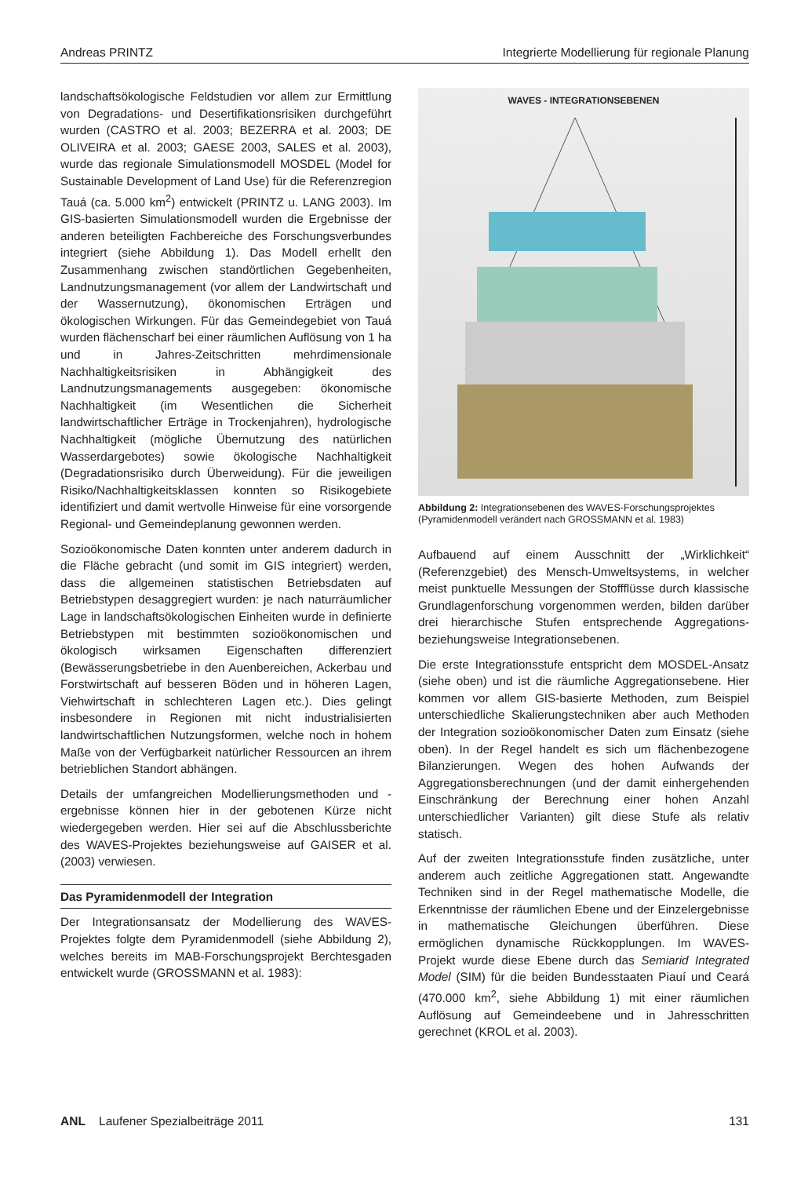Andreas PRINTZ Integrierte Modellierung für regionale Planung
landschaftsökologische Feldstudien vor allem zur Ermittlung von Degradations- und Desertifikationsrisiken durchgeführt wurden (CASTRO et al. 2003; BEZERRA et al. 2003; DE OLIVEIRA et al. 2003; GAESE 2003, SALES et al. 2003), wurde das regionale Simulationsmodell MOSDEL (Model for Sustainable Development of Land Use) für die Referenzregion Tauá (ca. 5.000 km<sup>2</sup>) entwickelt (PRINTZ u. LANG 2003). Im GIS-basierten Simulationsmodell wurden die Ergebnisse der anderen beteiligten Fachbereiche des Forschungsverbundes integriert (siehe Abbildung 1). Das Modell erhellt den Zusammenhang zwischen standörtlichen Gegebenheiten, Landnutzungsmanagement (vor allem der Landwirtschaft und der Wassernutzung), ökonomischen Erträgen und ökologischen Wirkungen. Für das Gemeindegebiet von Tauá wurden flächenscharf bei einer räumlichen Auflösung von 1 ha und in Jahres-Zeitschritten mehrdimensionale Nachhaltigkeitsrisiken in Abhängigkeit des Landnutzungsmanagements ausgegeben: ökonomische Nachhaltigkeit (im Wesentlichen die Sicherheit landwirtschaftlicher Erträge in Trockenjahren), hydrologische Nachhaltigkeit (mögliche Übernutzung des natürlichen Wasserdargebotes) sowie ökologische Nachhaltigkeit (Degradationsrisiko durch Überweidung). Für die jeweiligen Risiko/Nachhaltigkeitsklassen konnten so Risikogebiete identifiziert und damit wertvolle Hinweise für eine vorsorgende Regional- und Gemeindeplanung gewonnen werden.
Sozioökonomische Daten konnten unter anderem dadurch in die Fläche gebracht (und somit im GIS integriert) werden, dass die allgemeinen statistischen Betriebsdaten auf Betriebstypen desaggregiert wurden: je nach naturräumlicher Lage in landschaftsökologischen Einheiten wurde in definierte Betriebstypen mit bestimmten sozioökonomischen und ökologisch wirksamen Eigenschaften differenziert (Bewässerungsbetriebe in den Auenbereichen, Ackerbau und Forstwirtschaft auf besseren Böden und in höheren Lagen, Viehwirtschaft in schlechteren Lagen etc.). Dies gelingt insbesondere in Regionen mit nicht industrialisierten landwirtschaftlichen Nutzungsformen, welche noch in hohem Maße von der Verfügbarkeit natürlicher Ressourcen an ihrem betrieblichen Standort abhängen.
Details der umfangreichen Modellierungsmethoden und -ergebnisse können hier in der gebotenen Kürze nicht wiedergegeben werden. Hier sei auf die Abschlussberichte des WAVES-Projektes beziehungsweise auf GAISER et al. (2003) verwiesen.
Das Pyramidenmodell der Integration
Der Integrationsansatz der Modellierung des WAVES-Projektes folgte dem Pyramidenmodell (siehe Abbildung 2), welches bereits im MAB-Forschungsprojekt Berchtesgaden entwickelt wurde (GROSSMANN et al. 1983):
WAVES - INTEGRATIONSEBENEN
Abbildung 2: Integrationsebenen des WAVES-Forschungsprojektes (Pyramidenmodell verändert nach GROSSMANN et al. 1983)
Aufbauend auf einem Ausschnitt der „Wirklichkeit“ (Referenzgebiet) des Mensch-Umweltsystems, in welcher meist punktuelle Messungen der Stoffflüsse durch klassische Grundlagenforschung vorgenommen werden, bilden darüber drei hierarchische Stufen entsprechende Aggregations- beziehungsweise Integrationsebenen.
Die erste Integrationsstufe entspricht dem MOSDEL-Ansatz (siehe oben) und ist die räumliche Aggregationsebene. Hier kommen vor allem GIS-basierte Methoden, zum Beispiel unterschiedliche Skalierungstechniken aber auch Methoden der Integration sozioökonomischer Daten zum Einsatz (siehe oben). In der Regel handelt es sich um flächenbezogene Bilanzierungen. Wegen des hohen Aufwands der Aggregationsberechnungen (und der damit einhergehenden Einschränkung der Berechnung einer hohen Anzahl unterschiedlicher Varianten) gilt diese Stufe als relativ statisch.
Auf der zweiten Integrationsstufe finden zusätzliche, unter anderem auch zeitliche Aggregationen statt. Angewandte Techniken sind in der Regel mathematische Modelle, die Erkenntnisse der räumlichen Ebene und der Einzelergebnisse in mathematische Gleichungen überführen. Diese ermöglichen dynamische Rückkopplungen. Im WAVES-Projekt wurde diese Ebene durch das Semiarid Integrated Model (SIM) für die beiden Bundesstaaten Piauí und Ceará (470.000 km<sup>2</sup>, siehe Abbildung 1) mit einer räumlichen Auflösung auf Gemeindeebene und in Jahresschritten gerechnet (KROL et al. 2003).
ANL Laufener Spezialbeiträge 2011 131